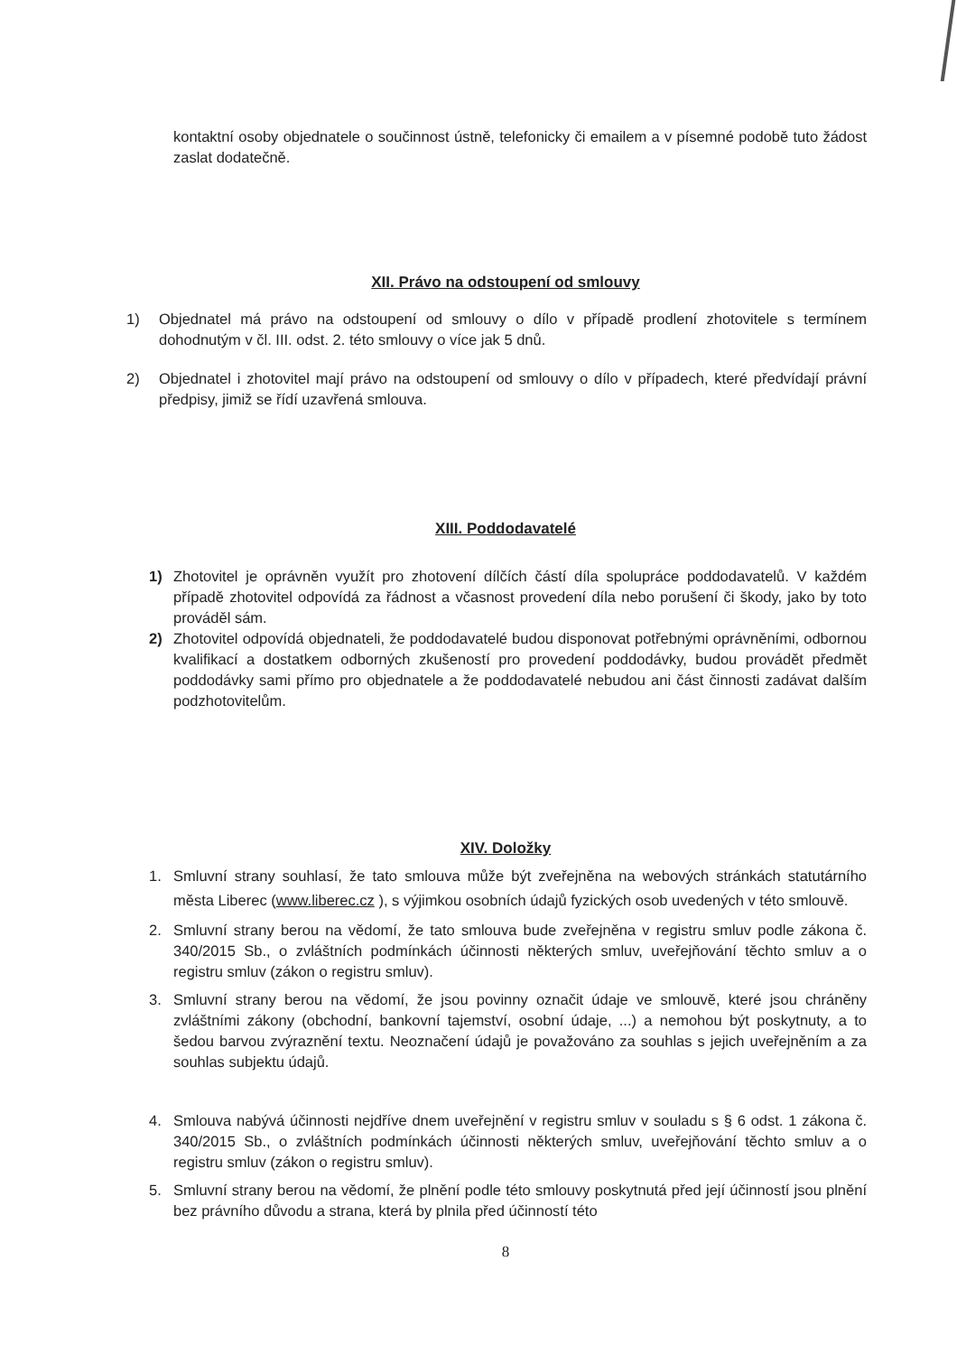kontaktní osoby objednatele o součinnost ústně, telefonicky či emailem a v písemné podobě tuto žádost zaslat dodatečně.
XII. Právo na odstoupení od smlouvy
1) Objednatel má právo na odstoupení od smlouvy o dílo v případě prodlení zhotovitele s termínem dohodnutým v čl. III. odst. 2. této smlouvy o více jak 5 dnů.
2) Objednatel i zhotovitel mají právo na odstoupení od smlouvy o dílo v případech, které předvídají právní předpisy, jimiž se řídí uzavřená smlouva.
XIII. Poddodavatelé
1) Zhotovitel je oprávněn využít pro zhotovení dílčích částí díla spolupráce poddodavatelů. V každém případě zhotovitel odpovídá za řádnost a včasnost provedení díla nebo porušení či škody, jako by toto prováděl sám.
2) Zhotovitel odpovídá objednateli, že poddodavatelé budou disponovat potřebnými oprávněními, odbornou kvalifikací a dostatkem odborných zkušeností pro provedení poddodávky, budou provádět předmět poddodávky sami přímo pro objednatele a že poddodavatelé nebudou ani část činnosti zadávat dalším podzhotovitelům.
XIV. Doložky
1. Smluvní strany souhlasí, že tato smlouva může být zveřejněna na webových stránkách statutárního města Liberec (www.liberec.cz ), s výjimkou osobních údajů fyzických osob uvedených v této smlouvě.
2. Smluvní strany berou na vědomí, že tato smlouva bude zveřejněna v registru smluv podle zákona č. 340/2015 Sb., o zvláštních podmínkách účinnosti některých smluv, uveřejňování těchto smluv a o registru smluv (zákon o registru smluv).
3. Smluvní strany berou na vědomí, že jsou povinny označit údaje ve smlouvě, které jsou chráněny zvláštními zákony (obchodní, bankovní tajemství, osobní údaje, ...) a nemohou být poskytnuty, a to šedou barvou zvýraznění textu. Neoznačení údajů je považováno za souhlas s jejich uveřejněním a za souhlas subjektu údajů.
4. Smlouva nabývá účinnosti nejdříve dnem uveřejnění v registru smluv v souladu s § 6 odst. 1 zákona č. 340/2015 Sb., o zvláštních podmínkách účinnosti některých smluv, uveřejňování těchto smluv a o registru smluv (zákon o registru smluv).
5. Smluvní strany berou na vědomí, že plnění podle této smlouvy poskytnutá před její účinností jsou plnění bez právního důvodu a strana, která by plnila před účinností této
8